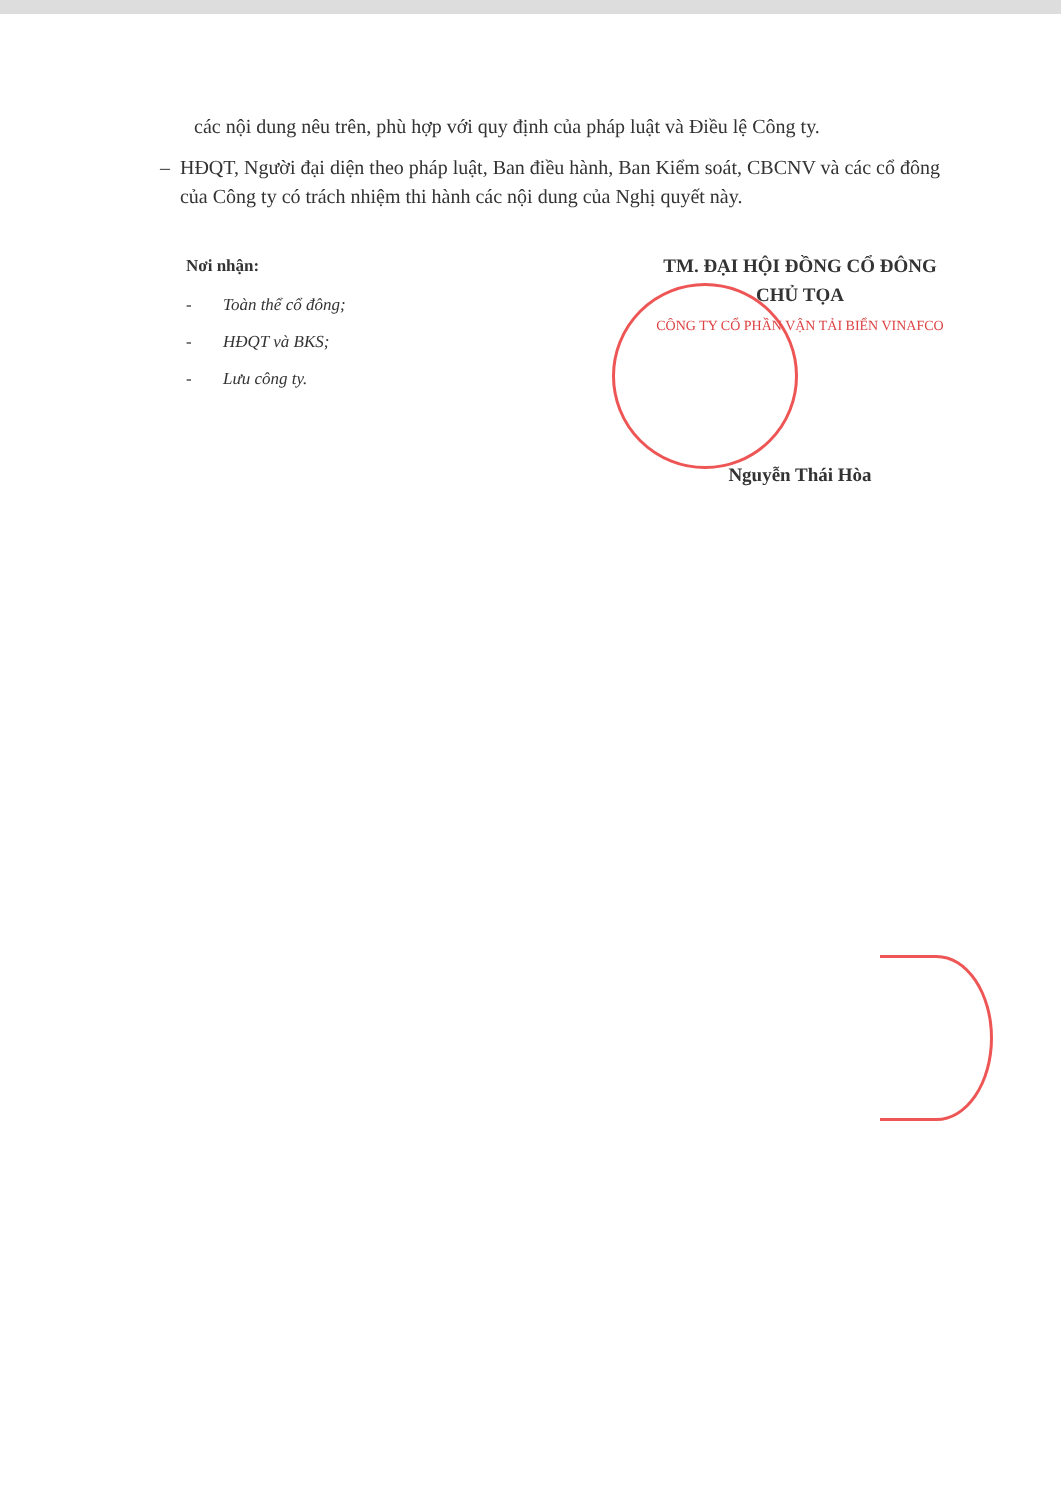các nội dung nêu trên, phù hợp với quy định của pháp luật và Điều lệ Công ty.
– HĐQT, Người đại diện theo pháp luật, Ban điều hành, Ban Kiểm soát, CBCNV và các cổ đông của Công ty có trách nhiệm thi hành các nội dung của Nghị quyết này.
Nơi nhận:
- Toàn thể cổ đông;
- HĐQT và BKS;
- Lưu công ty.
TM. ĐẠI HỘI ĐỒNG CỔ ĐÔNG
CHỦ TỌA
CÔNG TY CỔ PHẦN VẬN TẢI BIỂN VINAFCO
Nguyễn Thái Hòa